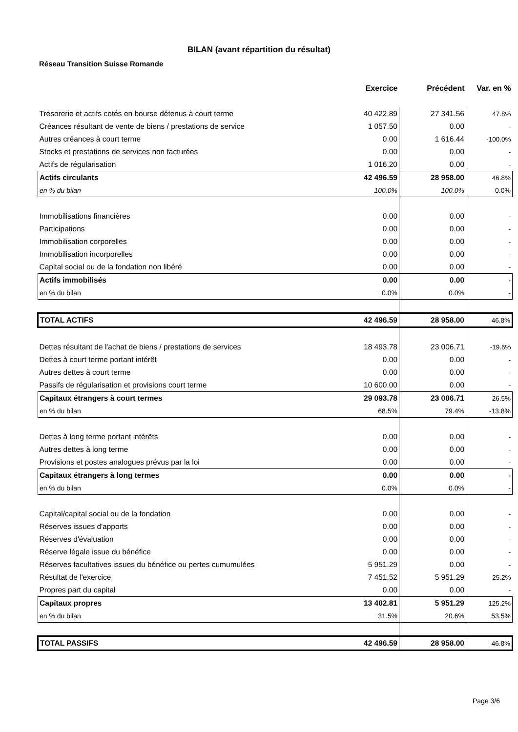BILAN (avant répartition du résultat)
Réseau Transition Suisse Romande
| | Exercice | Précédent | Var. en % |
| Trésorerie et actifs cotés en bourse détenus à court terme | 40 422.89 | 27 341.56 | 47.8% |
| Créances résultant de vente de biens / prestations de service | 1 057.50 | 0.00 | - |
| Autres créances à court terme | 0.00 | 1 616.44 | -100.0% |
| Stocks et prestations de services non facturées | 0.00 | 0.00 | - |
| Actifs de régularisation | 1 016.20 | 0.00 | - |
| Actifs circulants | 42 496.59 | 28 958.00 | 46.8% |
| en % du bilan | 100.0% | 100.0% | 0.0% |
| Immobilisations financières | 0.00 | 0.00 | - |
| Participations | 0.00 | 0.00 | - |
| Immobilisation corporelles | 0.00 | 0.00 | - |
| Immobilisation incorporelles | 0.00 | 0.00 | - |
| Capital social ou de la fondation non libéré | 0.00 | 0.00 | - |
| Actifs immobilisés | 0.00 | 0.00 | - |
| en % du bilan | 0.0% | 0.0% | - |
| TOTAL ACTIFS | 42 496.59 | 28 958.00 | 46.8% |
| Dettes résultant de l'achat de biens / prestations de services | 18 493.78 | 23 006.71 | -19.6% |
| Dettes à court terme portant intérêt | 0.00 | 0.00 | - |
| Autres dettes à court terme | 0.00 | 0.00 | - |
| Passifs de régularisation et provisions court terme | 10 600.00 | 0.00 | - |
| Capitaux étrangers à court termes | 29 093.78 | 23 006.71 | 26.5% |
| en % du bilan | 68.5% | 79.4% | -13.8% |
| Dettes à long terme portant intérêts | 0.00 | 0.00 | - |
| Autres dettes à long terme | 0.00 | 0.00 | - |
| Provisions et postes analogues prévus par la loi | 0.00 | 0.00 | - |
| Capitaux étrangers à long termes | 0.00 | 0.00 | - |
| en % du bilan | 0.0% | 0.0% | - |
| Capital/capital social ou de la fondation | 0.00 | 0.00 | - |
| Réserves issues d'apports | 0.00 | 0.00 | - |
| Réserves d'évaluation | 0.00 | 0.00 | - |
| Réserve légale issue du bénéfice | 0.00 | 0.00 | - |
| Réserves facultatives issues du bénéfice ou pertes cumumulées | 5 951.29 | 0.00 | - |
| Résultat de l'exercice | 7 451.52 | 5 951.29 | 25.2% |
| Propres part du capital | 0.00 | 0.00 | - |
| Capitaux propres | 13 402.81 | 5 951.29 | 125.2% |
| en % du bilan | 31.5% | 20.6% | 53.5% |
| TOTAL PASSIFS | 42 496.59 | 28 958.00 | 46.8% |
Page 3/6